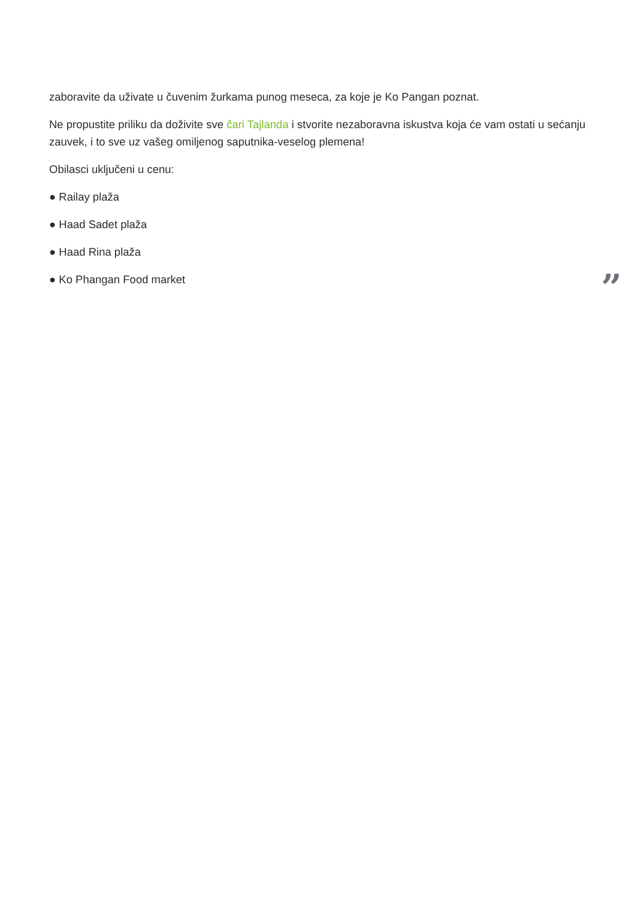zaboravite da uživate u čuvenim žurkama punog meseca, za koje je Ko Pangan poznat.
Ne propustite priliku da doživite sve čari Tajlanda i stvorite nezaboravna iskustva koja će vam ostati u sećanju zauvek, i to sve uz vašeg omiljenog saputnika-veselog plemena!
Obilasci uključeni u cenu:
● Railay plaža
● Haad Sadet plaža
● Haad Rina plaža
● Ko Phangan Food market
”